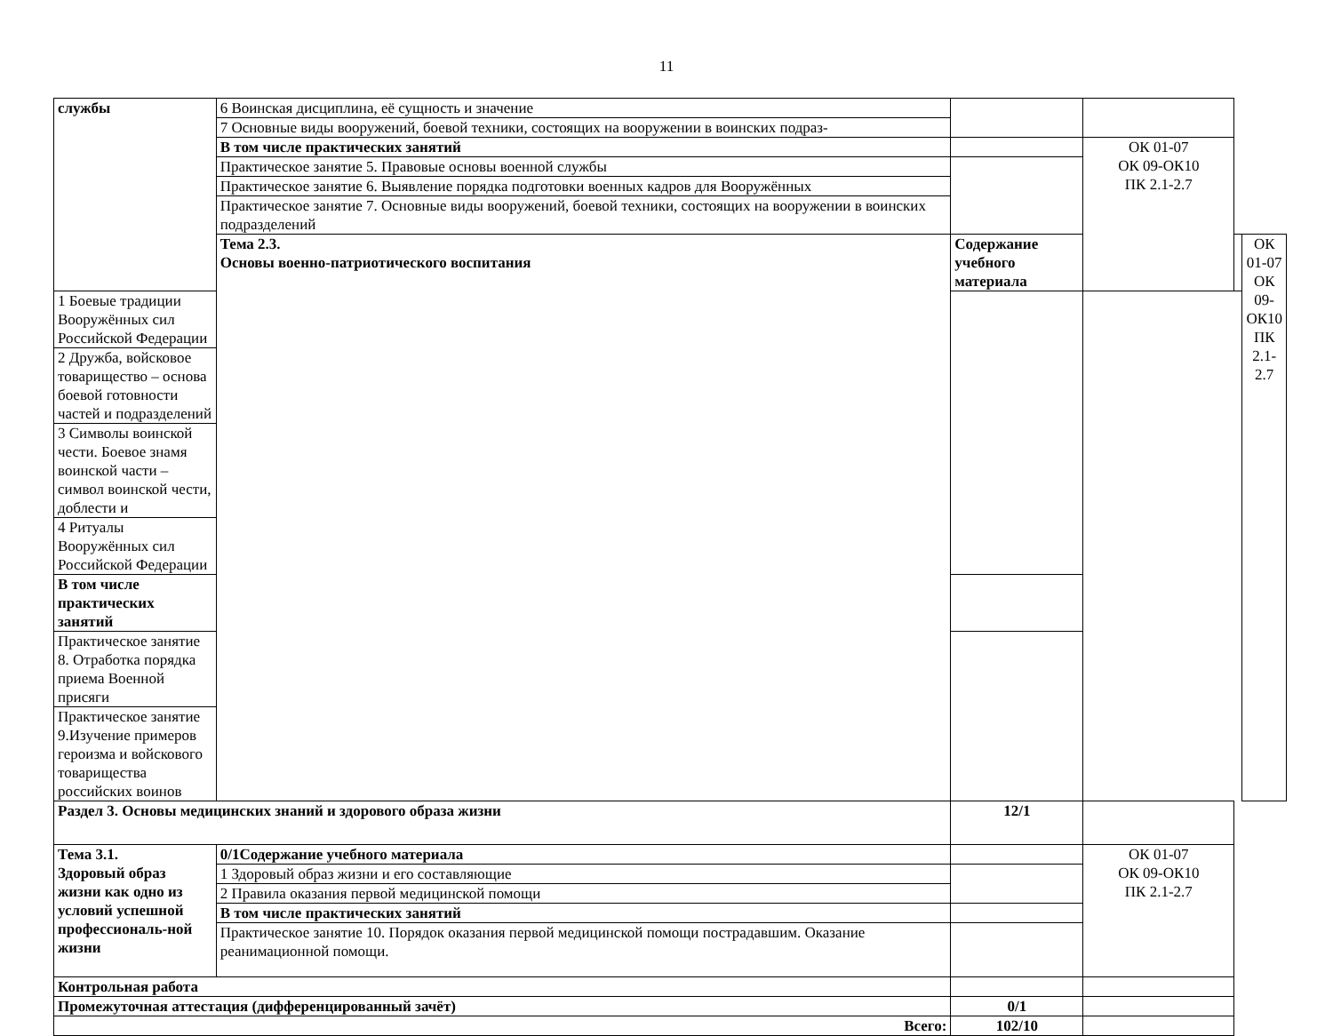11
| службы | 6 Воинская дисциплина, её сущность и значение | | | | |
| | 7 Основные виды вооружений, боевой техники, состоящих на вооружении в воинских подраз- | | | | |
| | В том числе практических занятий | | ОК 01-07 ОК 09-ОК10 ПК 2.1-2.7 | | |
| | Практическое занятие 5. Правовые основы военной службы | | | | |
| | Практическое занятие 6. Выявление порядка подготовки военных кадров для Вооружённых | | | | |
| | Практическое занятие 7. Основные виды вооружений, боевой техники, состоящих на вооружении в воинских подразделений | | | | |
| | Тема 2.3. Основы военно-патриотического воспитания | Содержание учебного материала | | | ОК 01-07 ОК 09-ОК10 ПК 2.1-2.7 |
| 1 Боевые традиции Вооружённых сил Российской Федерации | | | | | |
| 2 Дружба, войсковое товарищество – основа боевой готовности частей и подразделений | | | | | |
| 3 Символы воинской чести. Боевое знамя воинской части – символ воинской чести, доблести и | | | | | |
| 4 Ритуалы Вооружённых сил Российской Федерации | | | | | |
| В том числе практических занятий | | | | | |
| Практическое занятие 8. Отработка порядка приема Военной присяги | | | | | |
| Практическое занятие 9.Изучение примеров героизма и войскового товарищества российских воинов | | | | | |
| Раздел 3. Основы медицинских знаний и здорового образа жизни | | 12/1 | | | |
| Тема 3.1. Здоровый образ жизни как одно из условий успешной профессиональ-ной жизни | 0/1Содержание учебного материала | | ОК 01-07 ОК 09-ОК10 ПК 2.1-2.7 | | |
| | 1 Здоровый образ жизни и его составляющие | | | | |
| | 2 Правила оказания первой медицинской помощи | | | | |
| | В том числе практических занятий | | | | |
| | Практическое занятие 10. Порядок оказания первой медицинской помощи пострадавшим. Оказание реанимационной помощи. | | | | |
| Контрольная работа | | | | | |
| Промежуточная аттестация (дифференцированный зачёт) | | 0/1 | | | |
| Всего: | | 102/10 | | | |